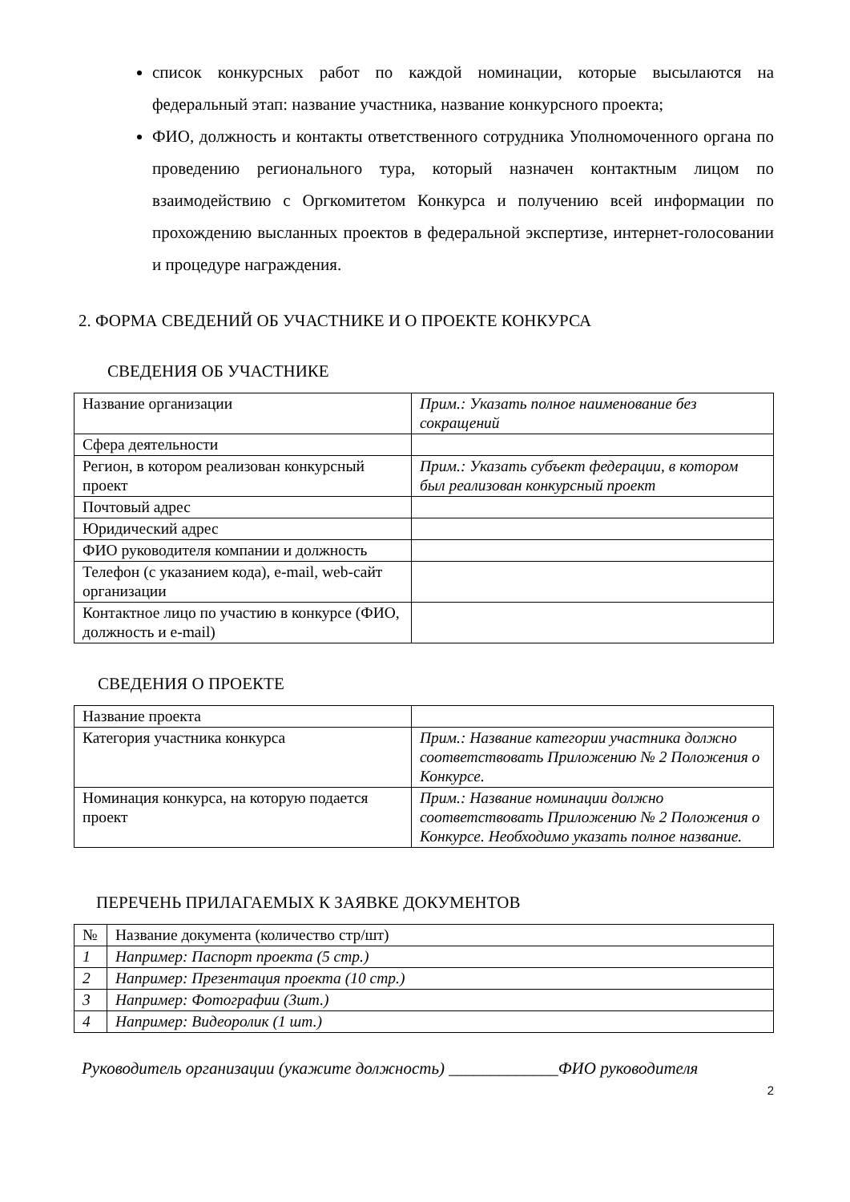список конкурсных работ по каждой номинации, которые высылаются на федеральный этап: название участника, название конкурсного проекта;
ФИО, должность и контакты ответственного сотрудника Уполномоченного органа по проведению регионального тура, который назначен контактным лицом по взаимодействию с Оргкомитетом Конкурса и получению всей информации по прохождению высланных проектов в федеральной экспертизе, интернет-голосовании и процедуре награждения.
2. ФОРМА СВЕДЕНИЙ ОБ УЧАСТНИКЕ И О ПРОЕКТЕ КОНКУРСА
СВЕДЕНИЯ ОБ УЧАСТНИКЕ
| Название организации | Прим.: Указать полное наименование без сокращений |
| Сфера деятельности | |
| Регион, в котором реализован конкурсный проект | Прим.: Указать субъект федерации, в котором был реализован конкурсный проект |
| Почтовый адрес | |
| Юридический адрес | |
| ФИО руководителя компании и должность | |
| Телефон (с указанием кода), e-mail, web-сайт организации | |
| Контактное лицо по участию в конкурсе (ФИО, должность и e-mail) | |
СВЕДЕНИЯ О ПРОЕКТЕ
| Название проекта | |
| Категория участника конкурса | Прим.: Название категории участника должно соответствовать Приложению № 2 Положения о Конкурсе. |
| Номинация конкурса, на которую подается проект | Прим.: Название номинации должно соответствовать Приложению № 2 Положения о Конкурсе. Необходимо указать полное название. |
ПЕРЕЧЕНЬ ПРИЛАГАЕМЫХ К ЗАЯВКЕ ДОКУМЕНТОВ
| № | Название документа (количество стр/шт) |
| 1 | Например: Паспорт проекта (5 стр.) |
| 2 | Например: Презентация проекта (10 стр.) |
| 3 | Например: Фотографии (3шт.) |
| 4 | Например: Видеоролик (1 шт.) |
Руководитель организации (укажите должность) _____________ФИО руководителя
2